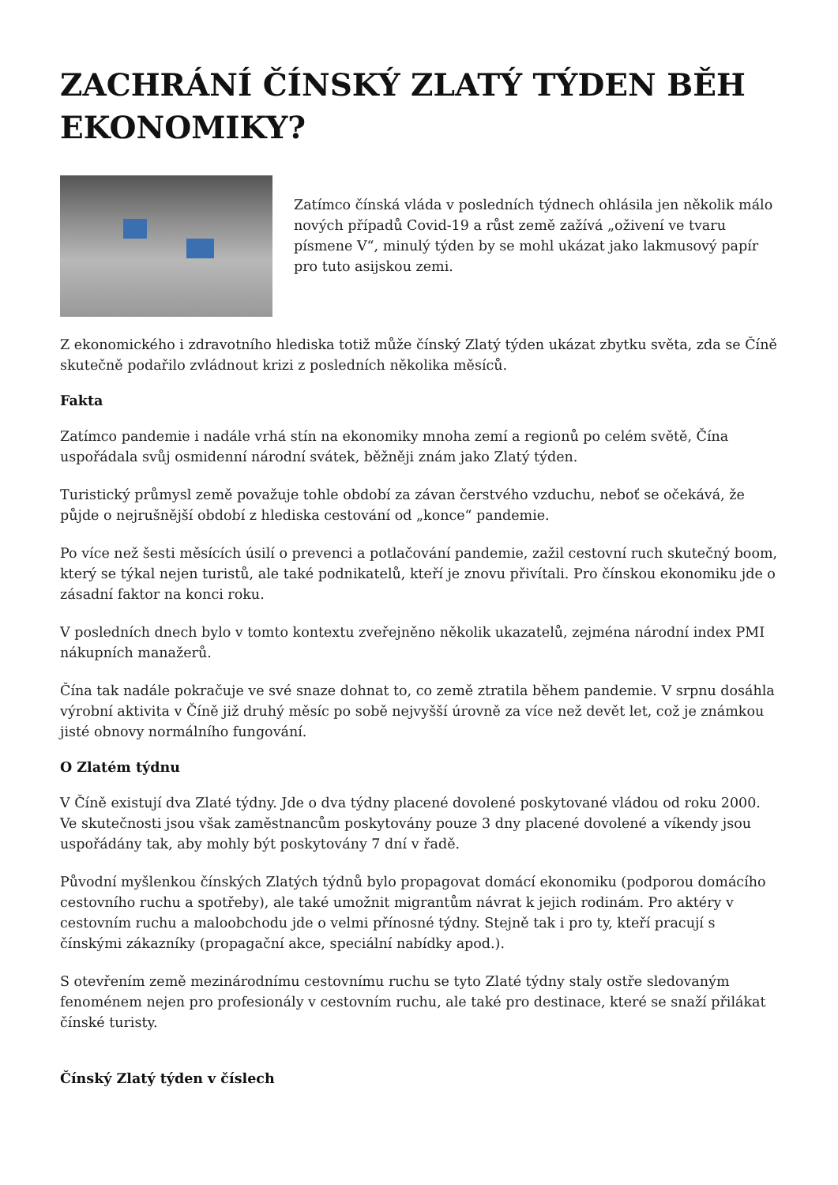ZACHRÁNÍ ČÍNSKÝ ZLATÝ TÝDEN BĚH EKONOMIKY?
Zatímco čínská vláda v posledních týdnech ohlásila jen několik málo nových případů Covid-19 a růst země zažívá „oživení ve tvaru písmene V“, minulý týden by se mohl ukázat jako lakmusový papír pro tuto asijskou zemi.
Z ekonomického i zdravotního hlediska totiž může čínský Zlatý týden ukázat zbytku světa, zda se Číně skutečně podařilo zvládnout krizi z posledních několika měsíců.
Fakta
Zatímco pandemie i nadále vrhá stín na ekonomiky mnoha zemí a regionů po celém světě, Čína uspořádala svůj osmidenní národní svátek, běžněji znám jako Zlatý týden.
Turistický průmysl země považuje tohle období za závan čerstvého vzduchu, neboť se očekává, že půjde o nejrušnější období z hlediska cestování od „konce“ pandemie.
Po více než šesti měsících úsilí o prevenci a potlačování pandemie, zažil cestovní ruch skutečný boom, který se týkal nejen turistů, ale také podnikatelů, kteří je znovu přivítali. Pro čínskou ekonomiku jde o zásadní faktor na konci roku.
V posledních dnech bylo v tomto kontextu zveřejněno několik ukazatelů, zejména národní index PMI nákupních manažerů.
Čína tak nadále pokračuje ve své snaze dohnat to, co země ztratila během pandemie. V srpnu dosáhla výrobní aktivita v Číně již druhý měsíc po sobě nejvyšší úrovně za více než devět let, což je známkou jisté obnovy normálního fungování.
O Zlatém týdnu
V Číně existují dva Zlaté týdny. Jde o dva týdny placené dovolené poskytované vládou od roku 2000. Ve skutečnosti jsou však zaměstnancům poskytovány pouze 3 dny placené dovolené a víkendy jsou uspořádány tak, aby mohly být poskytovány 7 dní v řadě.
Původní myšlenkou čínských Zlatých týdnů bylo propagovat domácí ekonomiku (podporou domácího cestovního ruchu a spotřeby), ale také umožnit migrantům návrat k jejich rodinám. Pro aktéry v cestovním ruchu a maloobchodu jde o velmi přínosné týdny. Stejně tak i pro ty, kteří pracují s čínskými zákazníky (propagační akce, speciální nabídky apod.).
S otevřením země mezinárodnímu cestovnímu ruchu se tyto Zlaté týdny staly ostře sledovaným fenoménem nejen pro profesionály v cestovním ruchu, ale také pro destinace, které se snaží přilákat čínské turisty.
Čínský Zlatý týden v číslech